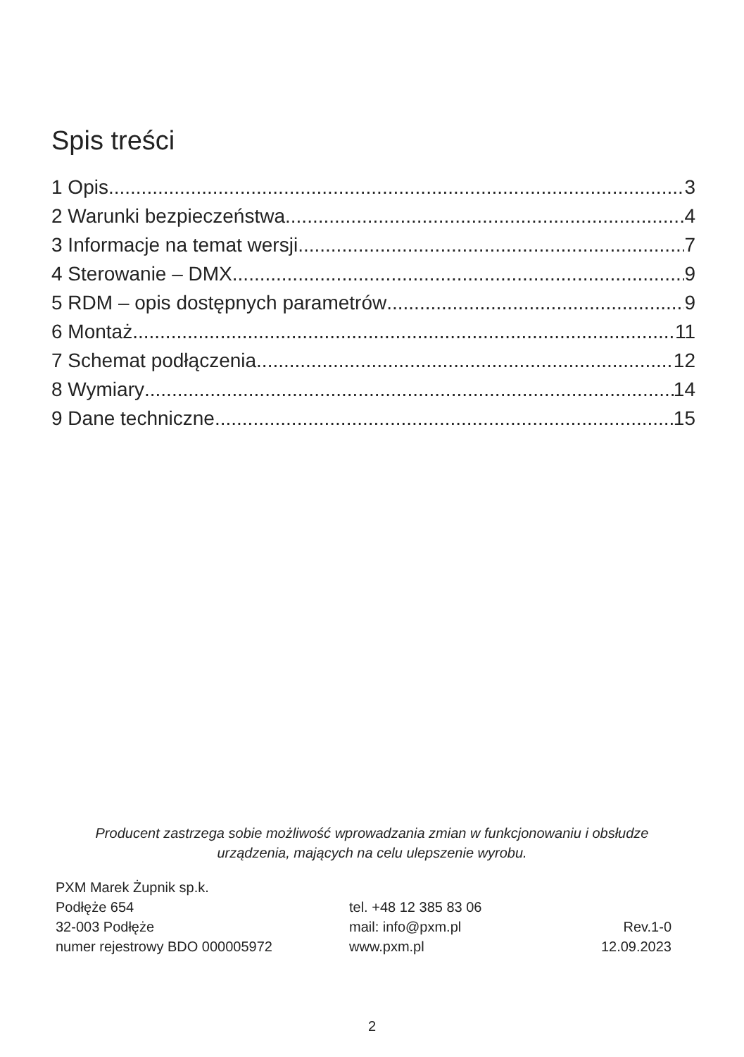Spis treści
1 Opis 3
2 Warunki bezpieczeństwa 4
3 Informacje na temat wersji 7
4 Sterowanie – DMX 9
5 RDM – opis dostępnych parametrów 9
6 Montaż 11
7 Schemat podłączenia 12
8 Wymiary 14
9 Dane techniczne 15
Producent zastrzega sobie możliwość wprowadzania zmian w funkcjonowaniu i obsłudze
urządzenia, mających na celu ulepszenie wyrobu.
PXM Marek Żupnik sp.k.
Podłęże 654
32-003 Podłęże
numer rejestrowy BDO 000005972
tel. +48 12 385 83 06
mail: info@pxm.pl
www.pxm.pl
Rev.1-0
12.09.2023
2